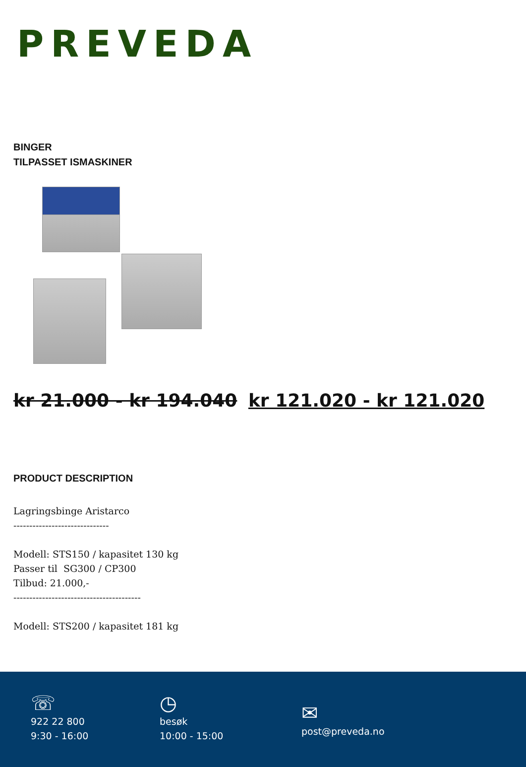PREVEDA
BINGER
TILPASSET ISMASKINER
kr 21.000 - kr 194.040 kr 121.020 - kr 121.020
PRODUCT DESCRIPTION
Lagringsbinge Aristarco
------------------------------
Modell: STS150 / kapasitet 130 kg
Passer til SG300 / CP300
Tilbud: 21.000,-
----------------------------------------
Modell: STS200 / kapasitet 181 kg
☏
922 22 800
9:30 - 16:00
◷
besøk
10:00 - 15:00
✉
post@preveda.no